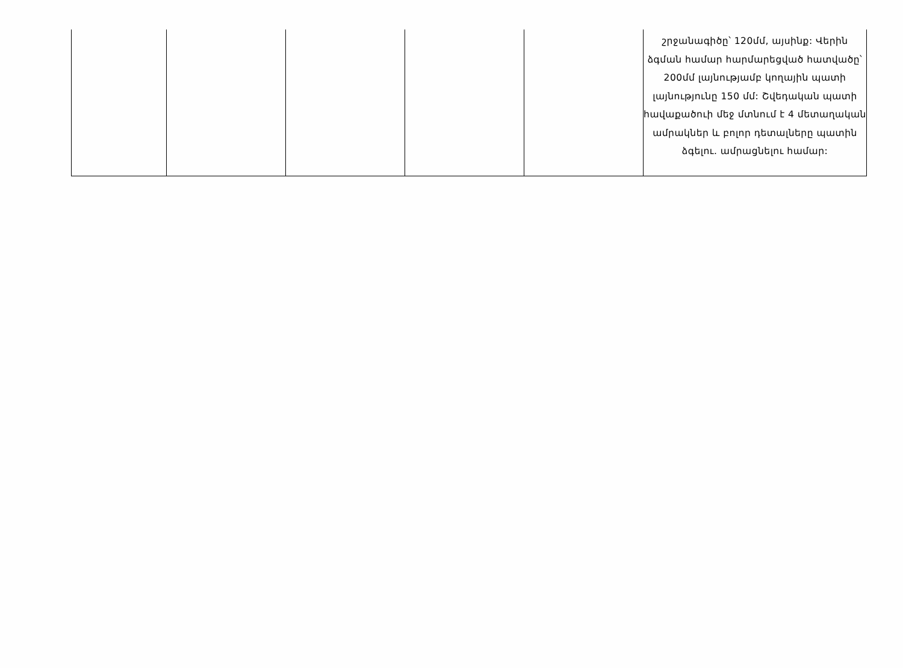| | | | | | շրջանագիծը՝ 120մմ, այսինք: Վերին ձգման համար հարմարեցված հատվածը՝ 200մմ լայնությամբ կողային պատի լայնությունը 150 մմ: Շվեդական պատի հավաքածուի մեջ մտնում է 4 մետաղական ամրակներ և բոլոր դետալները պատին ձգելու. ամրացնելու համար: |